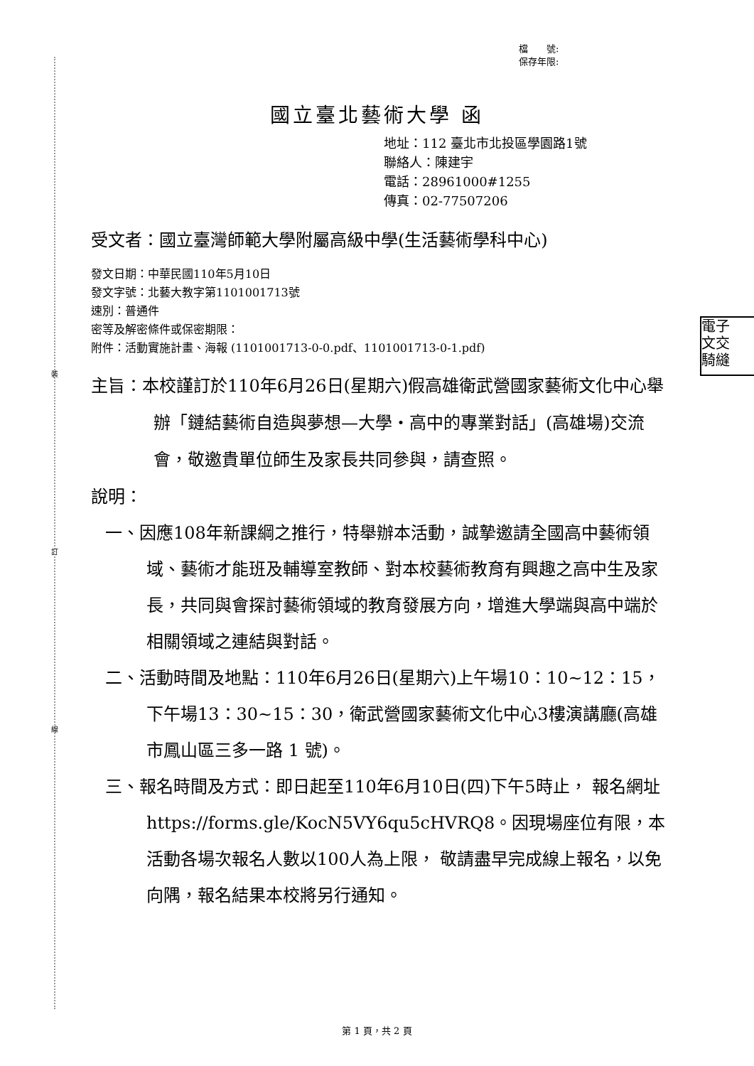裝
訂
線
檔　　號:
保存年限:
國立臺北藝術大學 函
地址：112 臺北市北投區學園路1號
聯絡人：陳建宇
電話：28961000#1255
傳真：02-77507206
電子
文交
騎縫
受文者：國立臺灣師範大學附屬高級中學(生活藝術學科中心)
發文日期：中華民國110年5月10日
發文字號：北藝大教字第1101001713號
速別：普通件
密等及解密條件或保密期限：
附件：活動實施計畫、海報 (1101001713-0-0.pdf、1101001713-0-1.pdf)
主旨：本校謹訂於110年6月26日(星期六)假高雄衛武營國家藝術文化中心舉辦「鏈結藝術自造與夢想—大學‧高中的專業對話」(高雄場)交流會，敬邀貴單位師生及家長共同參與，請查照。
說明：
一、因應108年新課綱之推行，特舉辦本活動，誠摯邀請全國高中藝術領域、藝術才能班及輔導室教師、對本校藝術教育有興趣之高中生及家長，共同與會探討藝術領域的教育發展方向，增進大學端與高中端於相關領域之連結與對話。
二、活動時間及地點：110年6月26日(星期六)上午場10：10~12：15，下午場13：30~15：30，衛武營國家藝術文化中心3樓演講廳(高雄市鳳山區三多一路 1 號)。
三、報名時間及方式：即日起至110年6月10日(四)下午5時止， 報名網址https://forms.gle/KocN5VY6qu5cHVRQ8。因現場座位有限，本活動各場次報名人數以100人為上限， 敬請盡早完成線上報名，以免向隅，報名結果本校將另行通知。
第 1 頁，共 2 頁